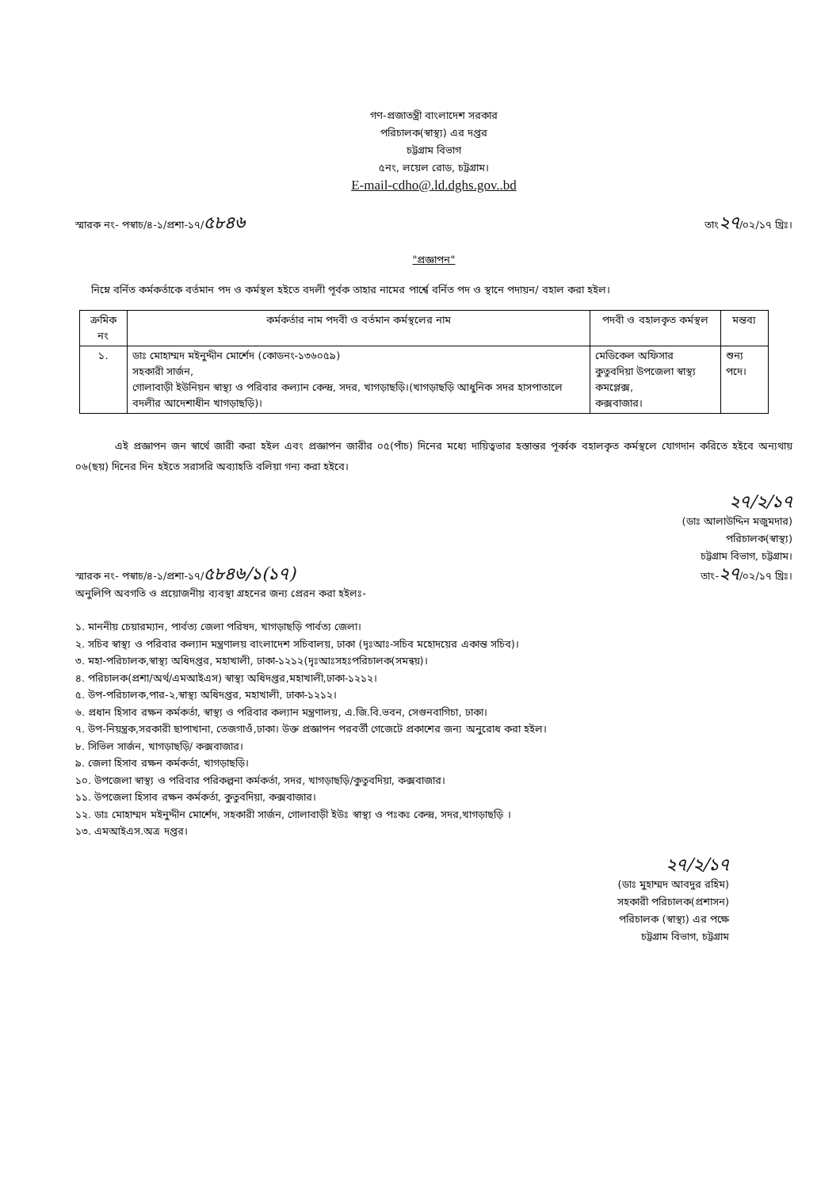গণ-প্রজাতন্ত্রী বাংলাদেশ সরকার
পরিচালক(স্বাস্থ্য) এর দপ্তর
চট্টগ্রাম বিভাগ
৫নং, লয়েল রোড, চট্টগ্রাম।
E-mail-cdho@.ld.dghs.gov..bd
স্মারক নং- পস্বাচ/৪-১/প্রশা-১৭/৫৮৪৬ তাং২৭/০২/১৭ খ্রিঃ।
"প্রজ্ঞাপন"
নিম্নে বর্নিত কর্মকর্তাকে বর্তমান পদ ও কর্মস্থল হইতে বদলী পূর্বক তাহার নামের পার্শ্বে বর্নিত পদ ও স্থানে পদায়ন/ বহাল করা হইল।
| ক্রমিক নং | কর্মকর্তার নাম পদবী ও বর্তমান কর্মস্থলের নাম | পদবী ও বহালকৃত কর্মস্থল | মন্তব্য |
| --- | --- | --- | --- |
| ১. | ডাঃ মোহাম্মদ মইনুদ্দীন মোর্শেদ (কোডনং-১৩৬০৫৯) সহকারী সার্জন, গোলাবাড়ী ইউনিয়ন স্বাস্থ্য ও পরিবার কল্যান কেন্দ্র, সদর, খাগড়াছড়ি।(খাগড়াছড়ি আধুনিক সদর হাসপাতালে বদলীর আদেশাধীন খাগড়াছড়ি)। | মেডিকেল অফিসার কুতুবদিয়া উপজেলা স্বাস্থ্য কমপ্লেক্স, কক্সবাজার। | শুন্য পদে। |
এই প্রজ্ঞাপন জন স্বার্থে জারী করা হইল এবং প্রজ্ঞাপন জারীর ০৫(পাঁচ) দিনের মধ্যে দায়িত্বভার হস্তান্তর পূর্ব্বক বহালকৃত কর্মস্থলে যোগদান করিতে হইবে অন্যথায় ০৬(ছয়) দিনের দিন হইতে সরাসরি অব্যাহতি বলিয়া গন্য করা হইবে।
২৭/২/১৭
(ডাঃ আলাউদ্দিন মজুমদার)
পরিচালক(স্বাস্থ্য)
চট্টগ্রাম বিভাগ, চট্টগ্রাম।
স্মারক নং- পস্বাচ/৪-১/প্রশা-১৭/৫৮৪৬/১(১৭)
অনুলিপি অবগতি ও প্রয়োজনীয় ব্যবস্থা গ্রহনের জন্য প্রেরন করা হইলঃ- তাং-২৭/০২/১৭ খ্রিঃ।
১. মাননীয় চেয়ারম্যান, পার্বত্য জেলা পরিষদ, খাগড়াছড়ি পার্বত্য জেলা।
২. সচিব স্বাস্থ্য ও পরিবার কল্যান মন্ত্রণালয় বাংলাদেশ সচিবালয়, ঢাকা (দৃঃআঃ-সচিব মহোদয়ের একান্ত সচিব)।
৩. মহা-পরিচালক,স্বাস্থ্য অধিদপ্তর, মহাখালী, ঢাকা-১২১২(দৃঃআঃসহঃপরিচালক(সমন্বয়)।
৪. পরিচালক(প্রশা/অর্থ/এমআইএস) স্বাস্থ্য অধিদপ্তর,মহাখালী,ঢাকা-১২১২।
৫. উপ-পরিচালক,পার-২,স্বাস্থ্য অধিদপ্তর, মহাখালী, ঢাকা-১২১২।
৬. প্রধান হিসাব রক্ষন কর্মকর্তা, স্বাস্থ্য ও পরিবার কল্যান মন্ত্রণালয়, এ.জি.বি.ভবন, সেগুনবাগিচা, ঢাকা।
৭. উপ-নিয়ন্ত্রক,সরকারী ছাপাখানা, তেজগাওঁ,ঢাকা। উক্ত প্রজ্ঞাপন পরবর্তী গেজেটে প্রকাশের জন্য অনুরোধ করা হইল।
৮. সিভিল সার্জন, খাগড়াছড়ি/ কক্সবাজার।
৯. জেলা হিসাব রক্ষন কর্মকর্তা, খাগড়াছড়ি।
১০. উপজেলা স্বাস্থ্য ও পরিবার পরিকল্পনা কর্মকর্তা, সদর, খাগড়াছড়ি/কুতুবদিয়া, কক্সবাজার।
১১. উপজেলা হিসাব রক্ষন কর্মকর্তা, কুতুবদিয়া, কক্সবাজার।
১২. ডাঃ মোহাম্মদ মইনুদ্দীন মোর্শেদ, সহকারী সার্জন, গোলাবাড়ী ইউঃ স্বাস্থ্য ও পঃকঃ কেন্দ্র, সদর,খাগড়াছড়ি ।
১৩. এমআইএস.অত্র দপ্তর।
২৭/২/১৭
(ডাঃ মুহাম্মদ আবদুর রহিম)
সহকারী পরিচালক(প্রশাসন)
পরিচালক (স্বাস্থ্য) এর পক্ষে
চট্টগ্রাম বিভাগ, চট্টগ্রাম